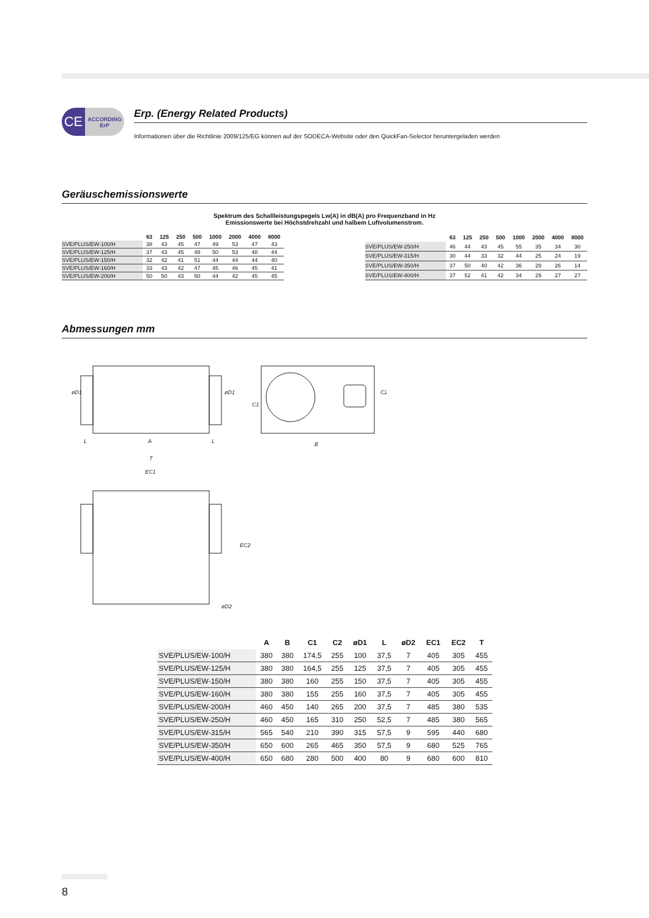CE
ACCORDING
ErP
Erp. (Energy Related Products)
Informationen über die Richtlinie 2009/125/EG können auf der SODECA-Website oder den QuickFan-Selector heruntergeladen werden
Geräuschemissionswerte
Spektrum des Schallleistungspegels Lw(A) in dB(A) pro Frequenzband in Hz
Emissionswerte bei Höchstdrehzahl und halbem Luftvolumenstrom.
| | 63 | 125 | 250 | 500 | 1000 | 2000 | 4000 | 8000 |
| --- | --- | --- | --- | --- | --- | --- | --- | --- |
| SVE/PLUS/EW-100/H | 38 | 43 | 45 | 47 | 49 | 53 | 47 | 43 |
| SVE/PLUS/EW-125/H | 37 | 43 | 45 | 48 | 50 | 53 | 48 | 44 |
| SVE/PLUS/EW-150/H | 32 | 42 | 41 | 51 | 44 | 44 | 44 | 40 |
| SVE/PLUS/EW-160/H | 33 | 43 | 42 | 47 | 45 | 46 | 45 | 41 |
| SVE/PLUS/EW-200/H | 50 | 50 | 43 | 50 | 44 | 42 | 45 | 45 |
| | 63 | 125 | 250 | 500 | 1000 | 2000 | 4000 | 8000 |
| --- | --- | --- | --- | --- | --- | --- | --- | --- |
| SVE/PLUS/EW-250/H | 46 | 44 | 43 | 45 | 55 | 35 | 34 | 30 |
| SVE/PLUS/EW-315/H | 30 | 44 | 33 | 32 | 44 | 25 | 24 | 19 |
| SVE/PLUS/EW-350/H | 37 | 50 | 40 | 42 | 36 | 29 | 26 | 14 |
| SVE/PLUS/EW-400/H | 37 | 52 | 41 | 42 | 34 | 29 | 27 | 27 |
Abmessungen mm
A
B
C1
C2
øD1
øD1
T
EC1
EC2
øD2
L
L
| | A | B | C1 | C2 | øD1 | L | øD2 | EC1 | EC2 | T |
| --- | --- | --- | --- | --- | --- | --- | --- | --- | --- | --- |
| SVE/PLUS/EW-100/H | 380 | 380 | 174,5 | 255 | 100 | 37,5 | 7 | 405 | 305 | 455 |
| SVE/PLUS/EW-125/H | 380 | 380 | 164,5 | 255 | 125 | 37,5 | 7 | 405 | 305 | 455 |
| SVE/PLUS/EW-150/H | 380 | 380 | 160 | 255 | 150 | 37,5 | 7 | 405 | 305 | 455 |
| SVE/PLUS/EW-160/H | 380 | 380 | 155 | 255 | 160 | 37,5 | 7 | 405 | 305 | 455 |
| SVE/PLUS/EW-200/H | 460 | 450 | 140 | 265 | 200 | 37,5 | 7 | 485 | 380 | 535 |
| SVE/PLUS/EW-250/H | 460 | 450 | 165 | 310 | 250 | 52,5 | 7 | 485 | 380 | 565 |
| SVE/PLUS/EW-315/H | 565 | 540 | 210 | 390 | 315 | 57,5 | 9 | 595 | 440 | 680 |
| SVE/PLUS/EW-350/H | 650 | 600 | 265 | 465 | 350 | 57,5 | 9 | 680 | 525 | 765 |
| SVE/PLUS/EW-400/H | 650 | 680 | 280 | 500 | 400 | 80 | 9 | 680 | 600 | 810 |
8